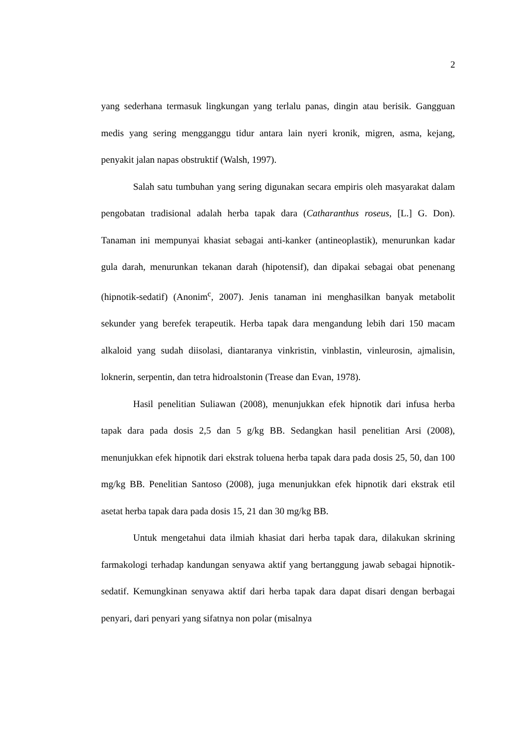2
yang sederhana termasuk lingkungan yang terlalu panas, dingin atau berisik. Gangguan medis yang sering mengganggu tidur antara lain nyeri kronik, migren, asma, kejang, penyakit jalan napas obstruktif (Walsh, 1997).
Salah satu tumbuhan yang sering digunakan secara empiris oleh masyarakat dalam pengobatan tradisional adalah herba tapak dara (Catharanthus roseus, [L.] G. Don). Tanaman ini mempunyai khasiat sebagai anti-kanker (antineoplastik), menurunkan kadar gula darah, menurunkan tekanan darah (hipotensif), dan dipakai sebagai obat penenang (hipnotik-sedatif) (Anonim<sup>c</sup>, 2007). Jenis tanaman ini menghasilkan banyak metabolit sekunder yang berefek terapeutik. Herba tapak dara mengandung lebih dari 150 macam alkaloid yang sudah diisolasi, diantaranya vinkristin, vinblastin, vinleurosin, ajmalisin, loknerin, serpentin, dan tetra hidroalstonin (Trease dan Evan, 1978).
Hasil penelitian Suliawan (2008), menunjukkan efek hipnotik dari infusa herba tapak dara pada dosis 2,5 dan 5 g/kg BB. Sedangkan hasil penelitian Arsi (2008), menunjukkan efek hipnotik dari ekstrak toluena herba tapak dara pada dosis 25, 50, dan 100 mg/kg BB. Penelitian Santoso (2008), juga menunjukkan efek hipnotik dari ekstrak etil asetat herba tapak dara pada dosis 15, 21 dan 30 mg/kg BB.
Untuk mengetahui data ilmiah khasiat dari herba tapak dara, dilakukan skrining farmakologi terhadap kandungan senyawa aktif yang bertanggung jawab sebagai hipnotik-sedatif. Kemungkinan senyawa aktif dari herba tapak dara dapat disari dengan berbagai penyari, dari penyari yang sifatnya non polar (misalnya